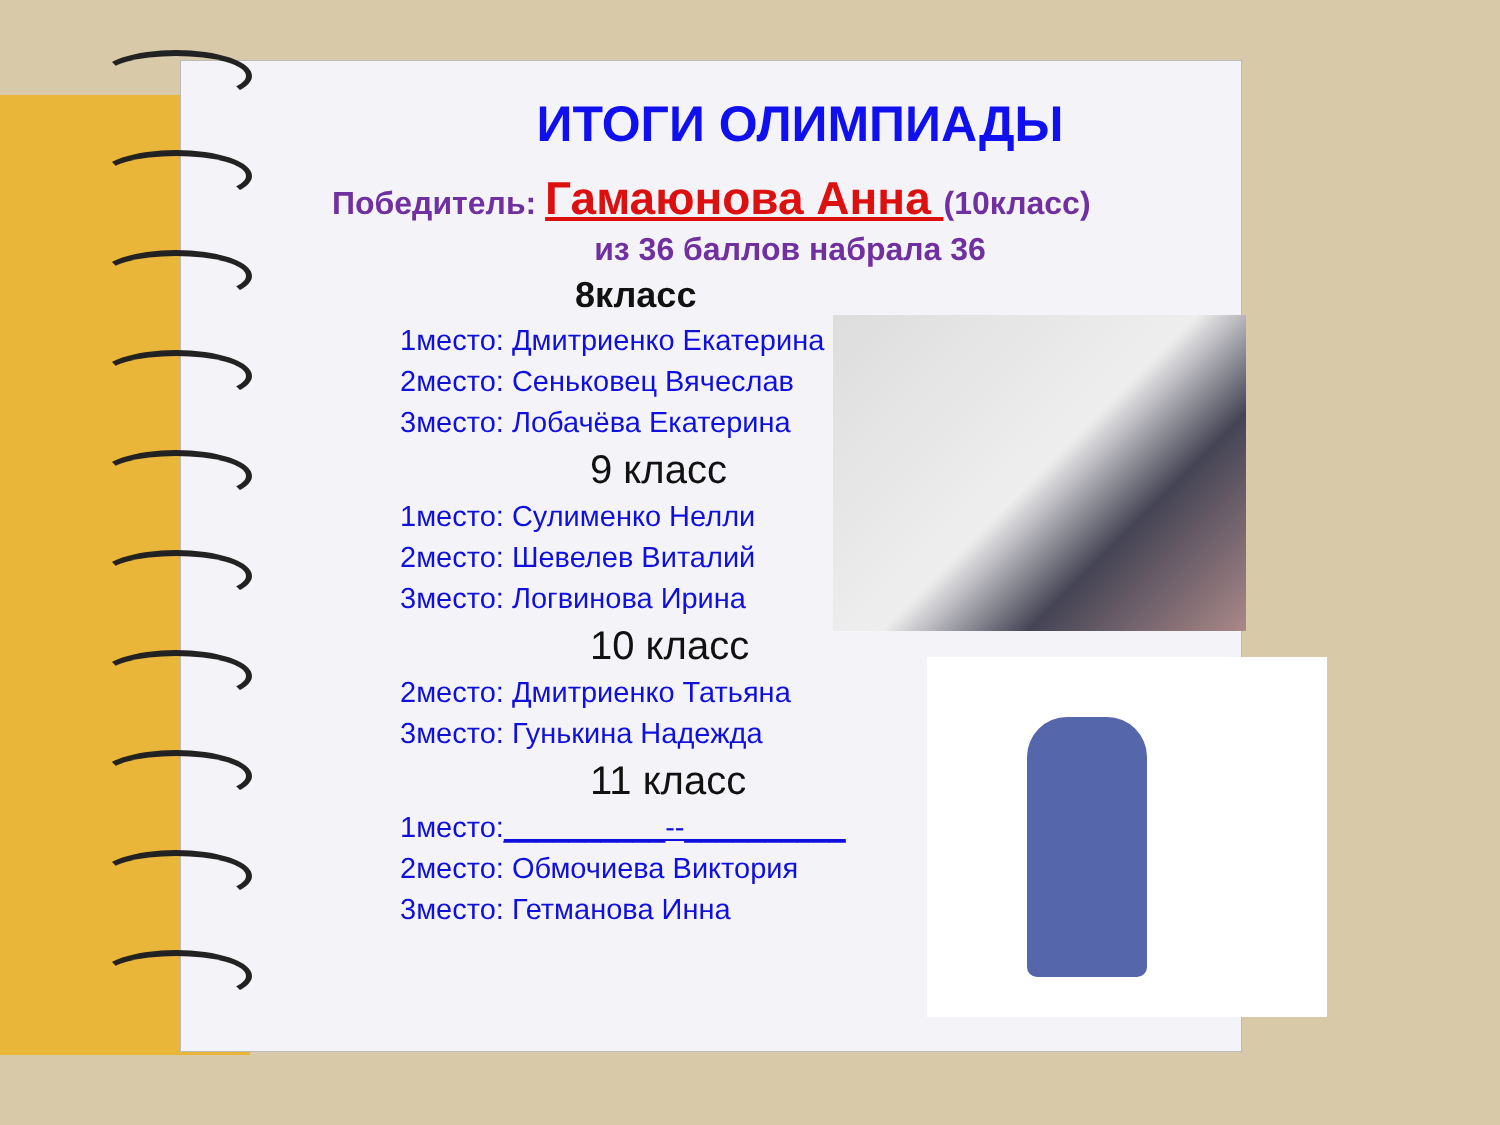ИТОГИ ОЛИМПИАДЫ
Победитель: Гамаюнова Анна (10класс)
из 36 баллов набрала 36
8класс
1место: Дмитриенко Екатерина
2место: Сеньковец Вячеслав
3место: Лобачёва Екатерина
9 класс
1место: Сулименко Нелли
2место: Шевелев Виталий
3место: Логвинова Ирина
10 класс
2место: Дмитриенко Татьяна
3место: Гунькина Надежда
11 класс
1место:__________--__________
2место: Обмочиева Виктория
3место: Гетманова Инна